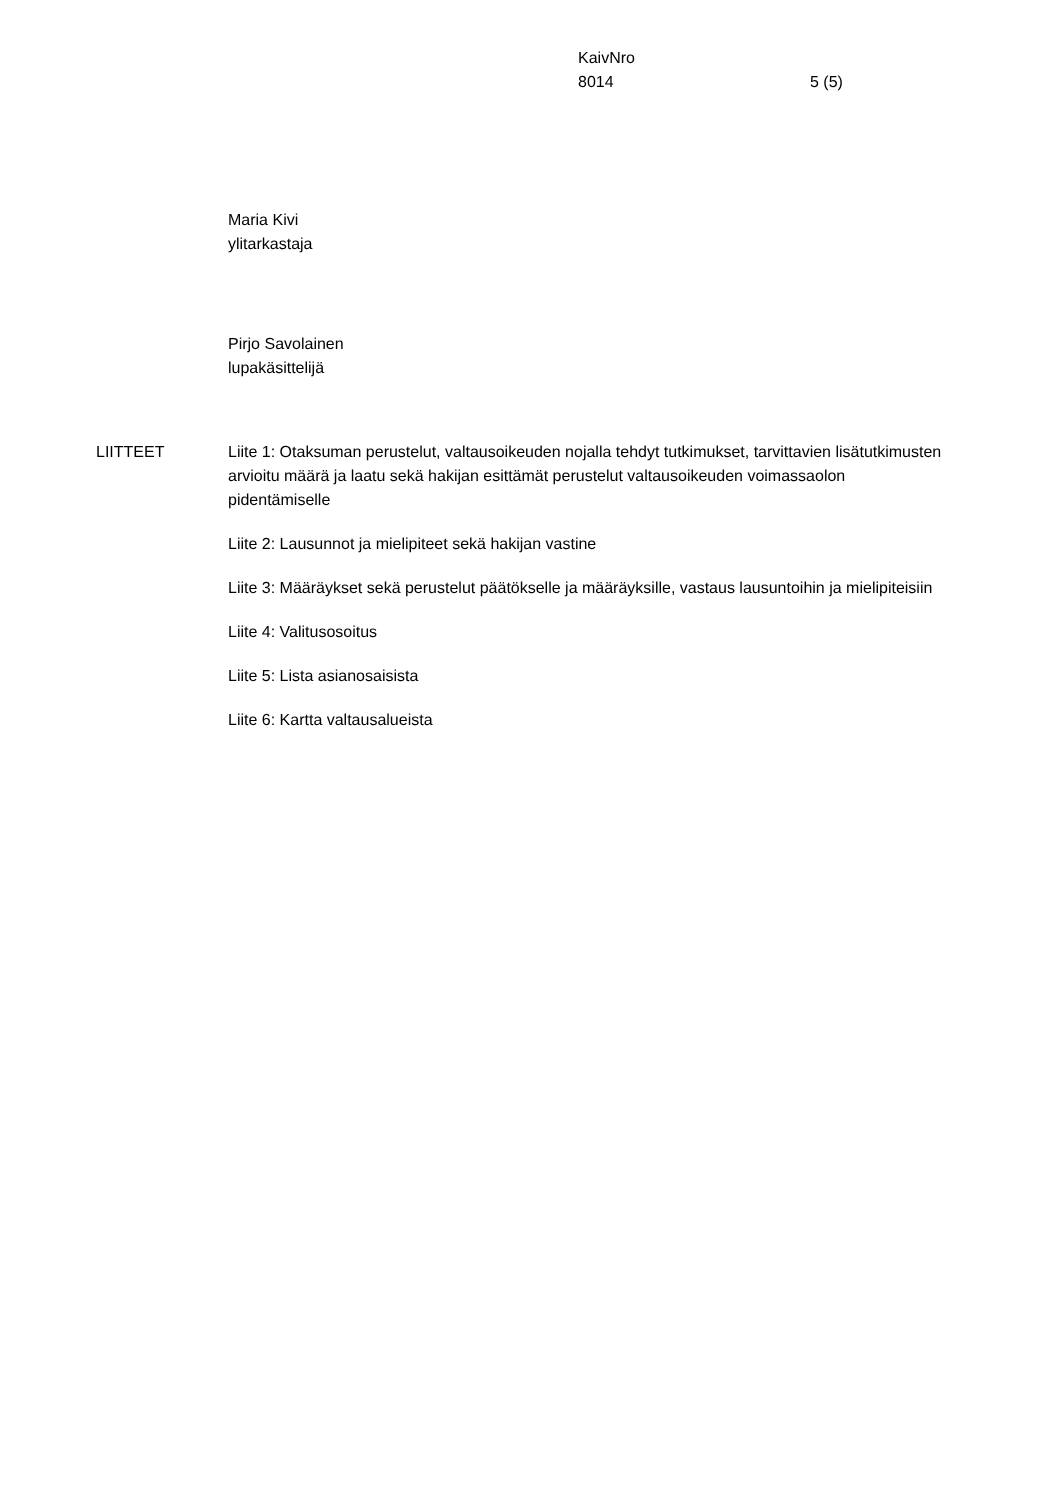KaivNro
8014
5 (5)
Maria Kivi
ylitarkastaja
Pirjo Savolainen
lupakäsittelijä
LIITTEET Liite 1: Otaksuman perustelut, valtausoikeuden nojalla tehdyt tutkimukset, tarvittavien lisätutkimusten arvioitu määrä ja laatu sekä hakijan esittämät perustelut valtausoikeuden voimassaolon pidentämiselle
Liite 2: Lausunnot ja mielipiteet sekä hakijan vastine
Liite 3: Määräykset sekä perustelut päätökselle ja määräyksille, vastaus lausuntoihin ja mielipiteisiin
Liite 4: Valitusosoitus
Liite 5: Lista asianosaisista
Liite 6: Kartta valtausalueista